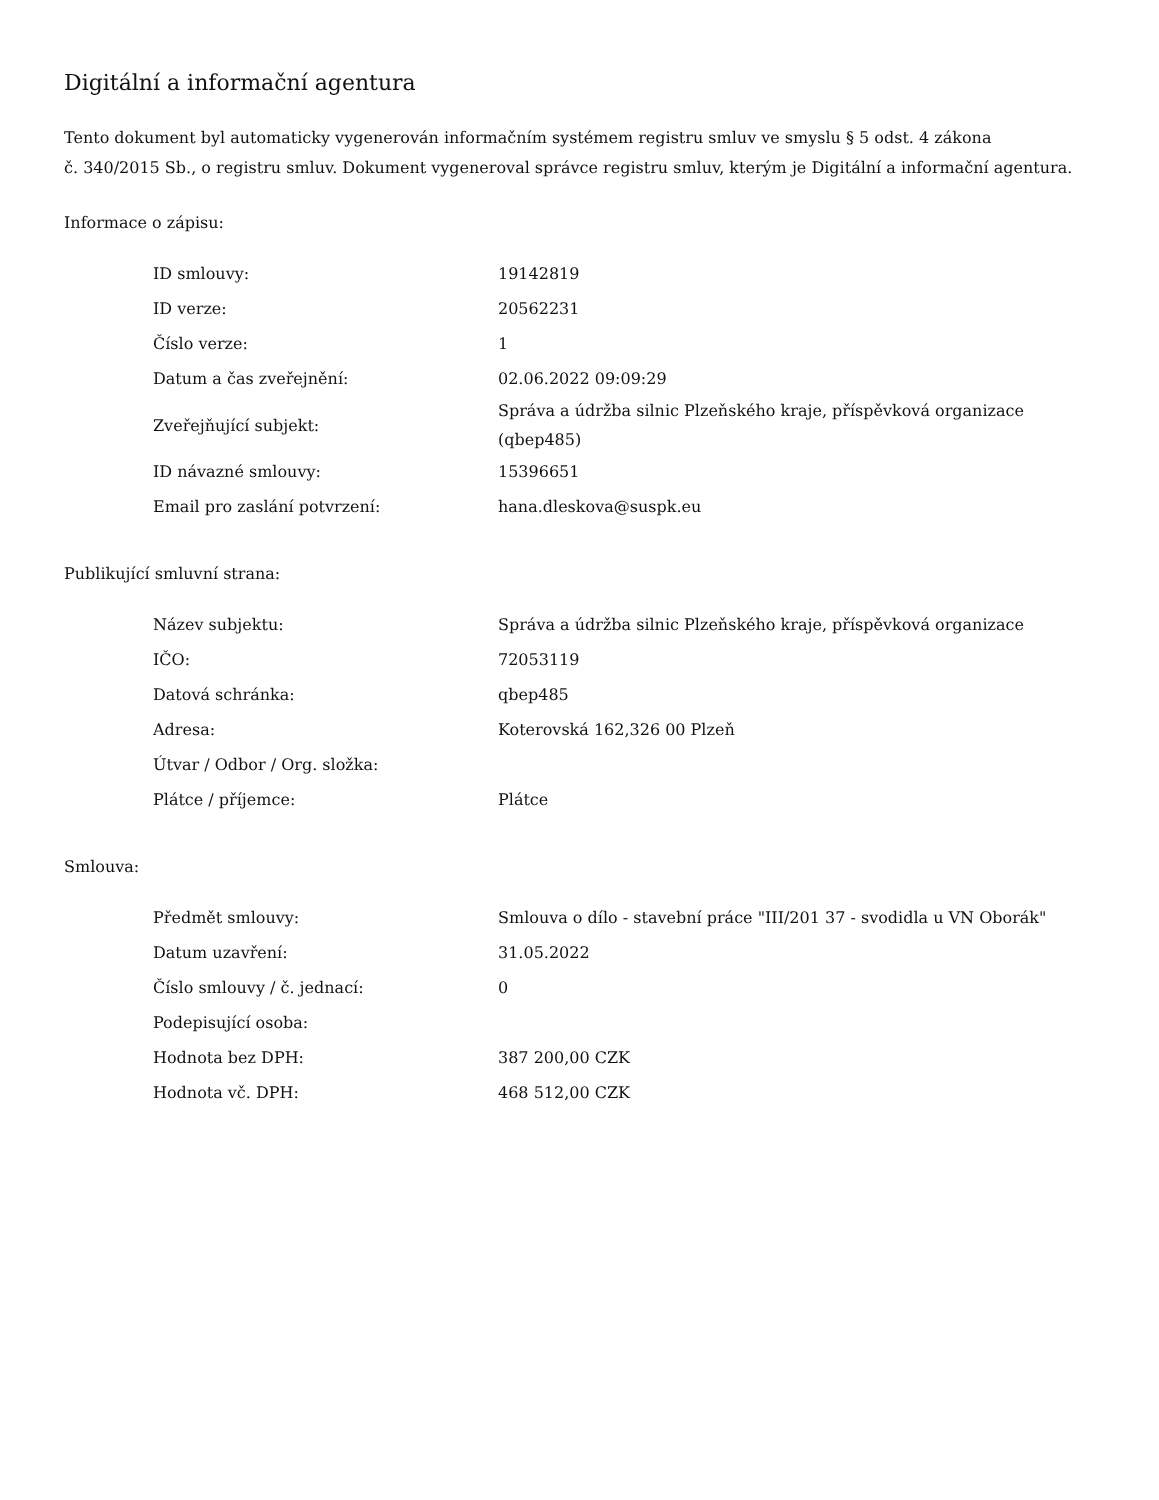Digitální a informační agentura
Tento dokument byl automaticky vygenerován informačním systémem registru smluv ve smyslu § 5 odst. 4 zákona
č. 340/2015 Sb., o registru smluv. Dokument vygeneroval správce registru smluv, kterým je Digitální a informační agentura.
Informace o zápisu:
| ID smlouvy: | 19142819 |
| ID verze: | 20562231 |
| Číslo verze: | 1 |
| Datum a čas zveřejnění: | 02.06.2022 09:09:29 |
| Zveřejňující subjekt: | Správa a údržba silnic Plzeňského kraje, příspěvková organizace (qbep485) |
| ID návazné smlouvy: | 15396651 |
| Email pro zaslání potvrzení: | hana.dleskova@suspk.eu |
Publikující smluvní strana:
| Název subjektu: | Správa a údržba silnic Plzeňského kraje, příspěvková organizace |
| IČO: | 72053119 |
| Datová schránka: | qbep485 |
| Adresa: | Koterovská 162,326 00 Plzeň |
| Útvar / Odbor / Org. složka: | |
| Plátce / příjemce: | Plátce |
Smlouva:
| Předmět smlouvy: | Smlouva o dílo - stavební práce "III/201 37 - svodidla u VN Oborák" |
| Datum uzavření: | 31.05.2022 |
| Číslo smlouvy / č. jednací: | 0 |
| Podepisující osoba: | |
| Hodnota bez DPH: | 387 200,00 CZK |
| Hodnota vč. DPH: | 468 512,00 CZK |